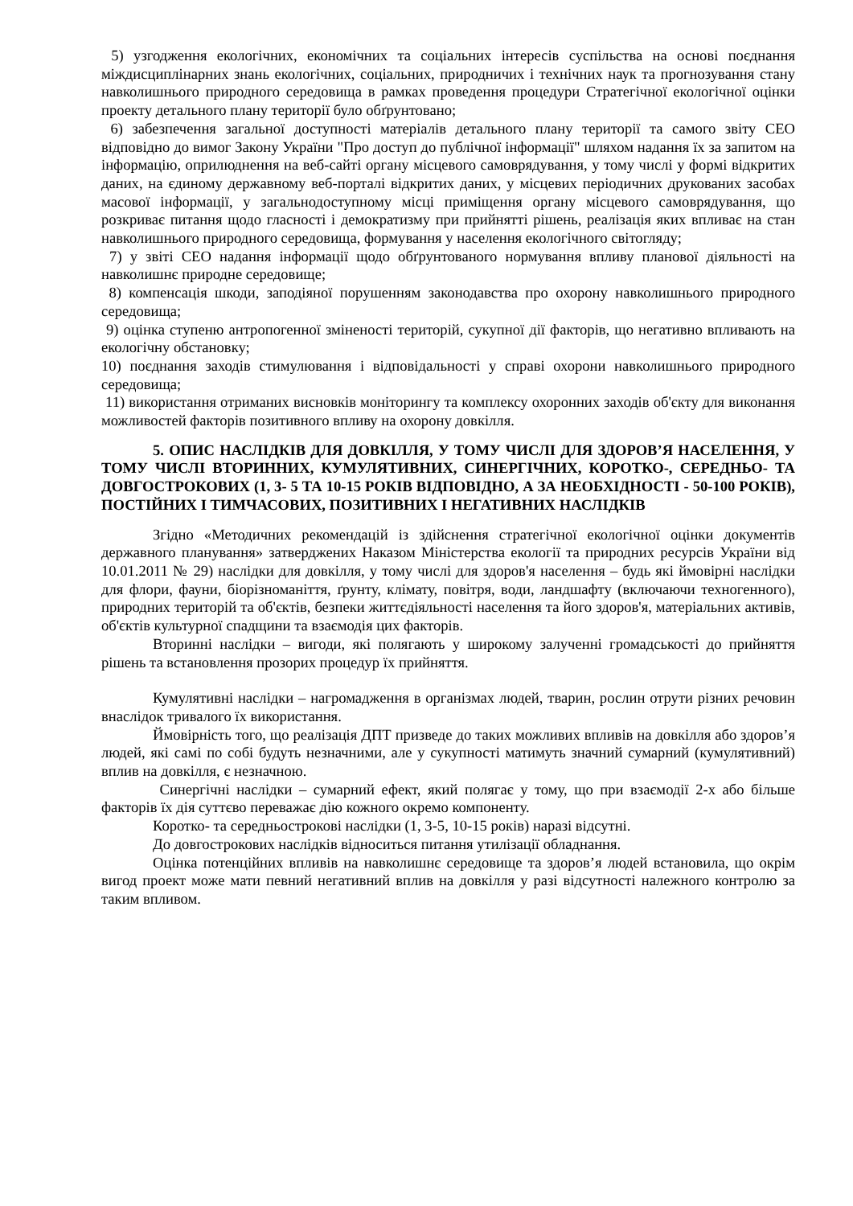5) узгодження екологічних, економічних та соціальних інтересів суспільства на основі поєднання міждисциплінарних знань екологічних, соціальних, природничих і технічних наук та прогнозування стану навколишнього природного середовища в рамках проведення процедури Стратегічної екологічної оцінки проекту детального плану території було обґрунтовано;
6) забезпечення загальної доступності матеріалів детального плану території та самого звіту СЕО відповідно до вимог Закону України "Про доступ до публічної інформації" шляхом надання їх за запитом на інформацію, оприлюднення на веб-сайті органу місцевого самоврядування, у тому числі у формі відкритих даних, на єдиному державному веб-порталі відкритих даних, у місцевих періодичних друкованих засобах масової інформації, у загальнодоступному місці приміщення органу місцевого самоврядування, що розкриває питання щодо гласності і демократизму при прийнятті рішень, реалізація яких впливає на стан навколишнього природного середовища, формування у населення екологічного світогляду;
7) у звіті СЕО надання інформації щодо обґрунтованого нормування впливу планової діяльності на навколишнє природне середовище;
8) компенсація шкоди, заподіяної порушенням законодавства про охорону навколишнього природного середовища;
9) оцінка ступеню антропогенної зміненості територій, сукупної дії факторів, що негативно впливають на екологічну обстановку;
10) поєднання заходів стимулювання і відповідальності у справі охорони навколишнього природного середовища;
11) використання отриманих висновків моніторингу та комплексу охоронних заходів об'єкту для виконання можливостей факторів позитивного впливу на охорону довкілля.
5. ОПИС НАСЛІДКІВ ДЛЯ ДОВКІЛЛЯ, У ТОМУ ЧИСЛІ ДЛЯ ЗДОРОВ’Я НАСЕЛЕННЯ, У ТОМУ ЧИСЛІ ВТОРИННИХ, КУМУЛЯТИВНИХ, СИНЕРГІЧНИХ, КОРОТКО-, СЕРЕДНЬО- ТА ДОВГОСТРОКОВИХ (1, 3- 5 ТА 10-15 РОКІВ ВІДПОВІДНО, А ЗА НЕОБХІДНОСТІ - 50-100 РОКІВ), ПОСТІЙНИХ І ТИМЧАСОВИХ, ПОЗИТИВНИХ І НЕГАТИВНИХ НАСЛІДКІВ
Згідно «Методичних рекомендацій із здійснення стратегічної екологічної оцінки документів державного планування» затверджених Наказом Міністерства екології та природних ресурсів України від 10.01.2011 № 29) наслідки для довкілля, у тому числі для здоров'я населення – будь які ймовірні наслідки для флори, фауни, біорізноманіття, ґрунту, клімату, повітря, води, ландшафту (включаючи техногенного), природних територій та об'єктів, безпеки життєдіяльності населення та його здоров'я, матеріальних активів, об'єктів культурної спадщини та взаємодія цих факторів.
Вторинні наслідки – вигоди, які полягають у широкому залученні громадськості до прийняття рішень та встановлення прозорих процедур їх прийняття.
Кумулятивні наслідки – нагромадження в організмах людей, тварин, рослин отрути різних речовин внаслідок тривалого їх використання.
Ймовірність того, що реалізація ДПТ призведе до таких можливих впливів на довкілля або здоров’я людей, які самі по собі будуть незначними, але у сукупності матимуть значний сумарний (кумулятивний) вплив на довкілля, є незначною.
Синергічні наслідки – сумарний ефект, який полягає у тому, що при взаємодії 2-х або більше факторів їх дія суттєво переважає дію кожного окремо компоненту.
Коротко- та середньострокові наслідки (1, 3-5, 10-15 років) наразі відсутні.
До довгострокових наслідків відноситься питання утилізації обладнання.
Оцінка потенційних впливів на навколишнє середовище та здоров’я людей встановила, що окрім вигод проект може мати певний негативний вплив на довкілля у разі відсутності належного контролю за таким впливом.